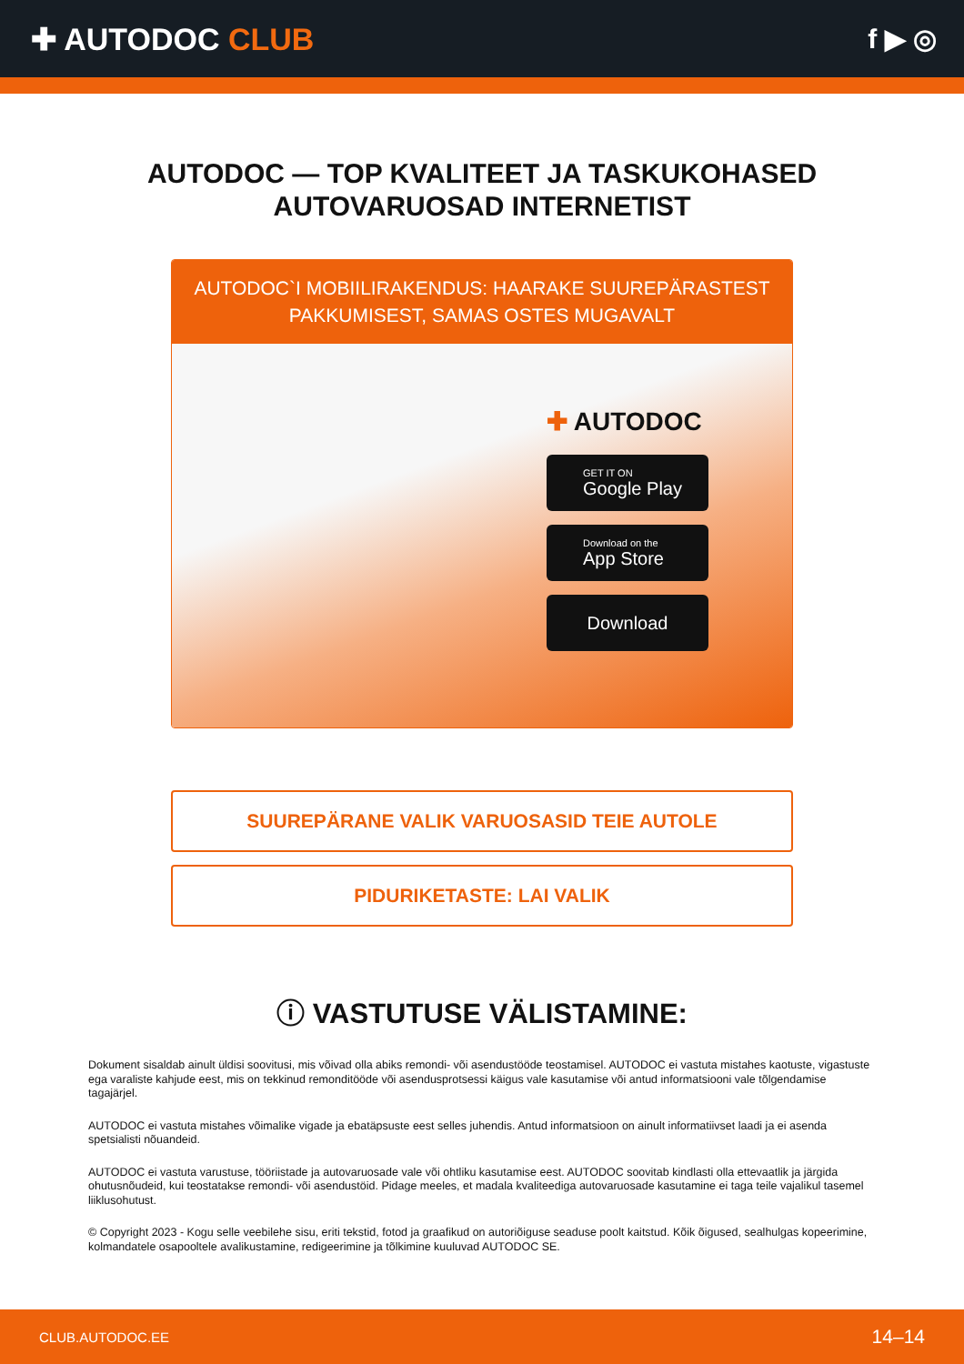✚ AUTODOC CLUB f ▶ ◎
AUTODOC — TOP KVALITEET JA TASKUKOHASED
AUTOVARUOSAD INTERNETIST
AUTODOC`I MOBIILIRAKENDUS: HAARAKE SUUREPÄRASTEST PAKKUMISEST, SAMAS OSTES MUGAVALT
✚ AUTODOC
GET IT ON
Google Play
Download on the
App Store
Download
SUUREPÄRANE VALIK VARUOSASID TEIE AUTOLE
PIDURIKETASTE: LAI VALIK
ⓘ VASTUTUSE VÄLISTAMINE:
Dokument sisaldab ainult üldisi soovitusi, mis võivad olla abiks remondi- või asendustööde teostamisel. AUTODOC ei vastuta mistahes kaotuste, vigastuste ega varaliste kahjude eest, mis on tekkinud remonditööde või asendusprotsessi käigus vale kasutamise või antud informatsiooni vale tõlgendamise tagajärjel.
AUTODOC ei vastuta mistahes võimalike vigade ja ebatäpsuste eest selles juhendis. Antud informatsioon on ainult informatiivset laadi ja ei asenda spetsialisti nõuandeid.
AUTODOC ei vastuta varustuse, tööriistade ja autovaruosade vale või ohtliku kasutamise eest. AUTODOC soovitab kindlasti olla ettevaatlik ja järgida ohutusnõudeid, kui teostatakse remondi- või asendustöid. Pidage meeles, et madala kvaliteediga autovaruosade kasutamine ei taga teile vajalikul tasemel liiklusohutust.
© Copyright 2023 - Kogu selle veebilehe sisu, eriti tekstid, fotod ja graafikud on autoriõiguse seaduse poolt kaitstud. Kõik õigused, sealhulgas kopeerimine, kolmandatele osapooltele avalikustamine, redigeerimine ja tõlkimine kuuluvad AUTODOC SE.
CLUB.AUTODOC.EE 14–14